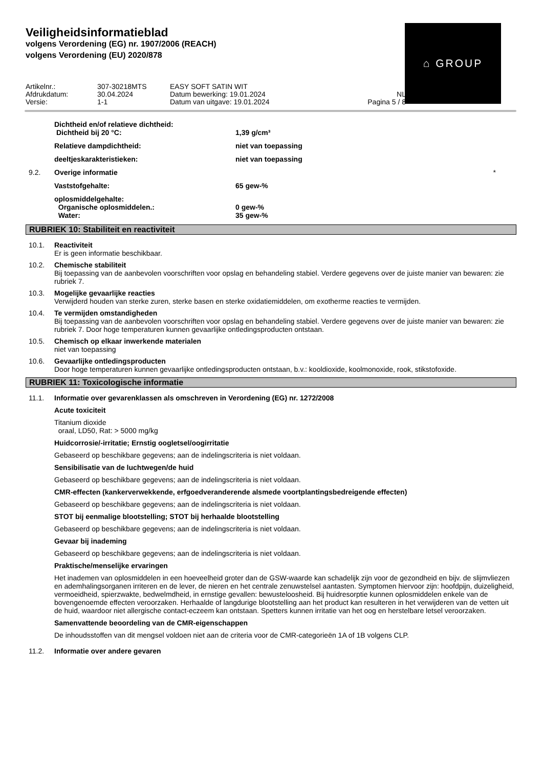⌂ GROUP
Veiligheidsinformatieblad
volgens Verordening (EG) nr. 1907/2006 (REACH)
volgens Verordening (EU) 2020/878
Artikelnr.:
307-30218MTS
EASY SOFT SATIN WIT
Afdrukdatum:
30.04.2024
Datum bewerking: 19.01.2024
NL
Versie:
1-1
Datum van uitgave: 19.01.2024
Pagina 5 / 8
Dichtheid en/of relatieve dichtheid:
Dichtheid bij 20 °C: 1,39 g/cm³
Relatieve dampdichtheid: niet van toepassing
deeltjeskarakteristieken: niet van toepassing
9.2. Overige informatie *
Vaststofgehalte: 65 gew-%
oplosmiddelgehalte:
Organische oplosmiddelen.: 0 gew-%
Water: 35 gew-%
RUBRIEK 10: Stabiliteit en reactiviteit
10.1. Reactiviteit
Er is geen informatie beschikbaar.
10.2. Chemische stabiliteit
Bij toepassing van de aanbevolen voorschriften voor opslag en behandeling stabiel. Verdere gegevens over de juiste manier van bewaren: zie rubriek 7.
10.3. Mogelijke gevaarlijke reacties
Verwijderd houden van sterke zuren, sterke basen en sterke oxidatiemiddelen, om exotherme reacties te vermijden.
10.4. Te vermijden omstandigheden
Bij toepassing van de aanbevolen voorschriften voor opslag en behandeling stabiel. Verdere gegevens over de juiste manier van bewaren: zie rubriek 7. Door hoge temperaturen kunnen gevaarlijke ontledingsproducten ontstaan.
10.5. Chemisch op elkaar inwerkende materialen
niet van toepassing
10.6. Gevaarlijke ontledingsproducten
Door hoge temperaturen kunnen gevaarlijke ontledingsproducten ontstaan, b.v.: kooldioxide, koolmonoxide, rook, stikstofoxide.
RUBRIEK 11: Toxicologische informatie
11.1. Informatie over gevarenklassen als omschreven in Verordening (EG) nr. 1272/2008
Acute toxiciteit
Titanium dioxide
oraal, LD50, Rat: > 5000 mg/kg
Huidcorrosie/-irritatie; Ernstig oogletsel/oogirritatie
Gebaseerd op beschikbare gegevens; aan de indelingscriteria is niet voldaan.
Sensibilisatie van de luchtwegen/de huid
Gebaseerd op beschikbare gegevens; aan de indelingscriteria is niet voldaan.
CMR-effecten (kankerverwekkende, erfgoedveranderende alsmede voortplantingsbedreigende effecten)
Gebaseerd op beschikbare gegevens; aan de indelingscriteria is niet voldaan.
STOT bij eenmalige blootstelling; STOT bij herhaalde blootstelling
Gebaseerd op beschikbare gegevens; aan de indelingscriteria is niet voldaan.
Gevaar bij inademing
Gebaseerd op beschikbare gegevens; aan de indelingscriteria is niet voldaan.
Praktische/menselijke ervaringen
Het inademen van oplosmiddelen in een hoeveelheid groter dan de GSW-waarde kan schadelijk zijn voor de gezondheid en bijv. de slijmvliezen en ademhalingsorganen irriteren en de lever, de nieren en het centrale zenuwstelsel aantasten. Symptomen hiervoor zijn: hoofdpijn, duizeligheid, vermoeidheid, spierzwakte, bedwelmdheid, in ernstige gevallen: bewusteloosheid. Bij huidresorptie kunnen oplosmiddelen enkele van de bovengenoemde effecten veroorzaken. Herhaalde of langdurige blootstelling aan het product kan resulteren in het verwijderen van de vetten uit de huid, waardoor niet allergische contact-eczeem kan ontstaan. Spetters kunnen irritatie van het oog en herstelbare letsel veroorzaken.
Samenvattende beoordeling van de CMR-eigenschappen
De inhoudsstoffen van dit mengsel voldoen niet aan de criteria voor de CMR-categorieën 1A of 1B volgens CLP.
11.2. Informatie over andere gevaren